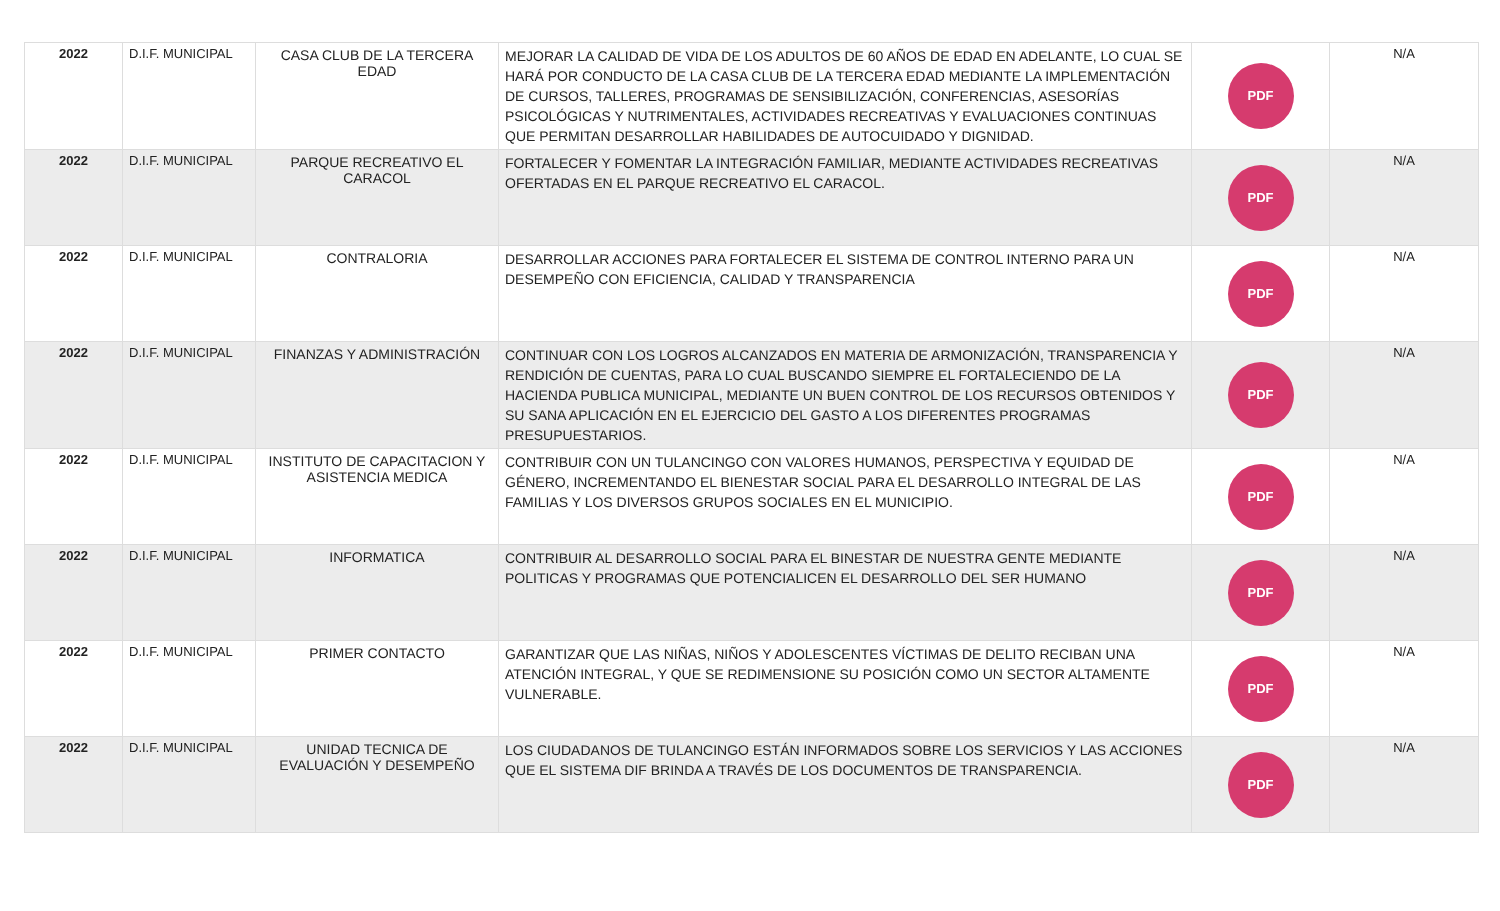| 2022 | D.I.F. MUNICIPAL | CASA CLUB DE LA TERCERA EDAD | MEJORAR LA CALIDAD DE VIDA DE LOS ADULTOS DE 60 AÑOS DE EDAD EN ADELANTE, LO CUAL SE HARÁ POR CONDUCTO DE LA CASA CLUB DE LA TERCERA EDAD MEDIANTE LA IMPLEMENTACIÓN DE CURSOS, TALLERES, PROGRAMAS DE SENSIBILIZACIÓN, CONFERENCIAS, ASESORÍAS PSICOLÓGICAS Y NUTRIMENTALES, ACTIVIDADES RECREATIVAS Y EVALUACIONES CONTINUAS QUE PERMITAN DESARROLLAR HABILIDADES DE AUTOCUIDADO Y DIGNIDAD. | PDF | N/A |
| 2022 | D.I.F. MUNICIPAL | PARQUE RECREATIVO EL CARACOL | FORTALECER Y FOMENTAR LA INTEGRACIÓN FAMILIAR, MEDIANTE ACTIVIDADES RECREATIVAS OFERTADAS EN EL PARQUE RECREATIVO EL CARACOL. | PDF | N/A |
| 2022 | D.I.F. MUNICIPAL | CONTRALORIA | DESARROLLAR ACCIONES PARA FORTALECER EL SISTEMA DE CONTROL INTERNO PARA UN DESEMPEÑO CON EFICIENCIA, CALIDAD Y TRANSPARENCIA | PDF | N/A |
| 2022 | D.I.F. MUNICIPAL | FINANZAS Y ADMINISTRACIÓN | CONTINUAR CON LOS LOGROS ALCANZADOS EN MATERIA DE ARMONIZACIÓN, TRANSPARENCIA Y RENDICIÓN DE CUENTAS, PARA LO CUAL BUSCANDO SIEMPRE EL FORTALECIENDO DE LA HACIENDA PUBLICA MUNICIPAL, MEDIANTE UN BUEN CONTROL DE LOS RECURSOS OBTENIDOS Y SU SANA APLICACIÓN EN EL EJERCICIO DEL GASTO A LOS DIFERENTES PROGRAMAS PRESUPUESTARIOS. | PDF | N/A |
| 2022 | D.I.F. MUNICIPAL | INSTITUTO DE CAPACITACION Y ASISTENCIA MEDICA | CONTRIBUIR CON UN TULANCINGO CON VALORES HUMANOS, PERSPECTIVA Y EQUIDAD DE GÉNERO, INCREMENTANDO EL BIENESTAR SOCIAL PARA EL DESARROLLO INTEGRAL DE LAS FAMILIAS Y LOS DIVERSOS GRUPOS SOCIALES EN EL MUNICIPIO. | PDF | N/A |
| 2022 | D.I.F. MUNICIPAL | INFORMATICA | CONTRIBUIR AL DESARROLLO SOCIAL PARA EL BINESTAR DE NUESTRA GENTE MEDIANTE POLITICAS Y PROGRAMAS QUE POTENCIALICEN EL DESARROLLO DEL SER HUMANO | PDF | N/A |
| 2022 | D.I.F. MUNICIPAL | PRIMER CONTACTO | GARANTIZAR QUE LAS NIÑAS, NIÑOS Y ADOLESCENTES VÍCTIMAS DE DELITO RECIBAN UNA ATENCIÓN INTEGRAL, Y QUE SE REDIMENSIONE SU POSICIÓN COMO UN SECTOR ALTAMENTE VULNERABLE. | PDF | N/A |
| 2022 | D.I.F. MUNICIPAL | UNIDAD TECNICA DE EVALUACIÓN Y DESEMPEÑO | LOS CIUDADANOS DE TULANCINGO ESTÁN INFORMADOS SOBRE LOS SERVICIOS Y LAS ACCIONES QUE EL SISTEMA DIF BRINDA A TRAVÉS DE LOS DOCUMENTOS DE TRANSPARENCIA. | PDF | N/A |